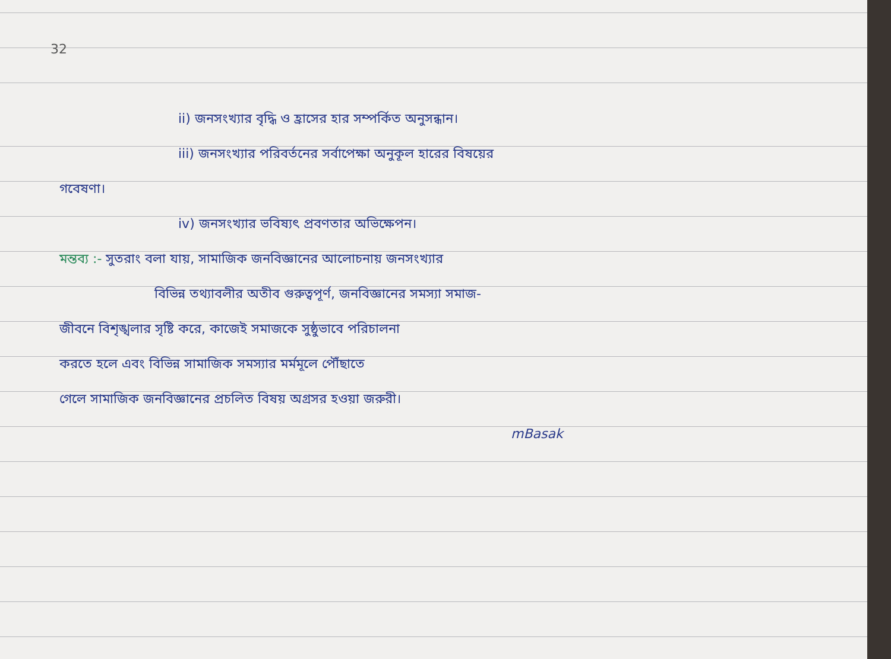32
ii) জনসংখ্যার বৃদ্ধি ও হ্রাসের হার সম্পর্কিত অনুসন্ধান।
iii) জনসংখ্যার পরিবর্তনের সর্বাপেক্ষা অনুকূল হারের বিষয়ের
গবেষণা।
iv) জনসংখ্যার ভবিষ্যৎ প্রবণতার অভিক্ষেপন।
মন্তব্য :- সুতরাং বলা যায়, সামাজিক জনবিজ্ঞানের আলোচনায় জনসংখ্যার
বিভিন্ন তথ্যাবলীর অতীব গুরুত্বপূর্ণ, জনবিজ্ঞানের সমস্যা সমাজ-
জীবনে বিশৃঙ্খলার সৃষ্টি করে, কাজেই সমাজকে সুষ্ঠুভাবে পরিচালনা
করতে হলে এবং বিভিন্ন সামাজিক সমস্যার মর্মমূলে পৌঁছাতে
গেলে সামাজিক জনবিজ্ঞানের প্রচলিত বিষয় অগ্রসর হওয়া জরুরী।
mBasak